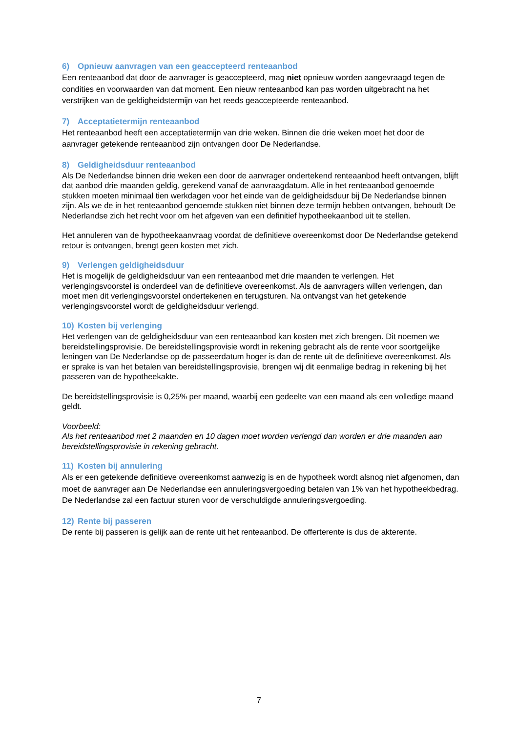6) Opnieuw aanvragen van een geaccepteerd renteaanbod
Een renteaanbod dat door de aanvrager is geaccepteerd, mag niet opnieuw worden aangevraagd tegen de condities en voorwaarden van dat moment. Een nieuw renteaanbod kan pas worden uitgebracht na het verstrijken van de geldigheidstermijn van het reeds geaccepteerde renteaanbod.
7) Acceptatietermijn renteaanbod
Het renteaanbod heeft een acceptatietermijn van drie weken. Binnen die drie weken moet het door de aanvrager getekende renteaanbod zijn ontvangen door De Nederlandse.
8) Geldigheidsduur renteaanbod
Als De Nederlandse binnen drie weken een door de aanvrager ondertekend renteaanbod heeft ontvangen, blijft dat aanbod drie maanden geldig, gerekend vanaf de aanvraagdatum. Alle in het renteaanbod genoemde stukken moeten minimaal tien werkdagen voor het einde van de geldigheidsduur bij De Nederlandse binnen zijn. Als we de in het renteaanbod genoemde stukken niet binnen deze termijn hebben ontvangen, behoudt De Nederlandse zich het recht voor om het afgeven van een definitief hypotheekaanbod uit te stellen.
Het annuleren van de hypotheekaanvraag voordat de definitieve overeenkomst door De Nederlandse getekend retour is ontvangen, brengt geen kosten met zich.
9) Verlengen geldigheidsduur
Het is mogelijk de geldigheidsduur van een renteaanbod met drie maanden te verlengen. Het verlengingsvoorstel is onderdeel van de definitieve overeenkomst. Als de aanvragers willen verlengen, dan moet men dit verlengingsvoorstel ondertekenen en terugsturen. Na ontvangst van het getekende verlengingsvoorstel wordt de geldigheidsduur verlengd.
10) Kosten bij verlenging
Het verlengen van de geldigheidsduur van een renteaanbod kan kosten met zich brengen. Dit noemen we bereidstellingsprovisie. De bereidstellingsprovisie wordt in rekening gebracht als de rente voor soortgelijke leningen van De Nederlandse op de passeerdatum hoger is dan de rente uit de definitieve overeenkomst. Als er sprake is van het betalen van bereidstellingsprovisie, brengen wij dit eenmalige bedrag in rekening bij het passeren van de hypotheekakte.
De bereidstellingsprovisie is 0,25% per maand, waarbij een gedeelte van een maand als een volledige maand geldt.
Voorbeeld:
Als het renteaanbod met 2 maanden en 10 dagen moet worden verlengd dan worden er drie maanden aan bereidstellingsprovisie in rekening gebracht.
11) Kosten bij annulering
Als er een getekende definitieve overeenkomst aanwezig is en de hypotheek wordt alsnog niet afgenomen, dan moet de aanvrager aan De Nederlandse een annuleringsvergoeding betalen van 1% van het hypotheekbedrag. De Nederlandse zal een factuur sturen voor de verschuldigde annuleringsvergoeding.
12) Rente bij passeren
De rente bij passeren is gelijk aan de rente uit het renteaanbod. De offerterente is dus de akterente.
7